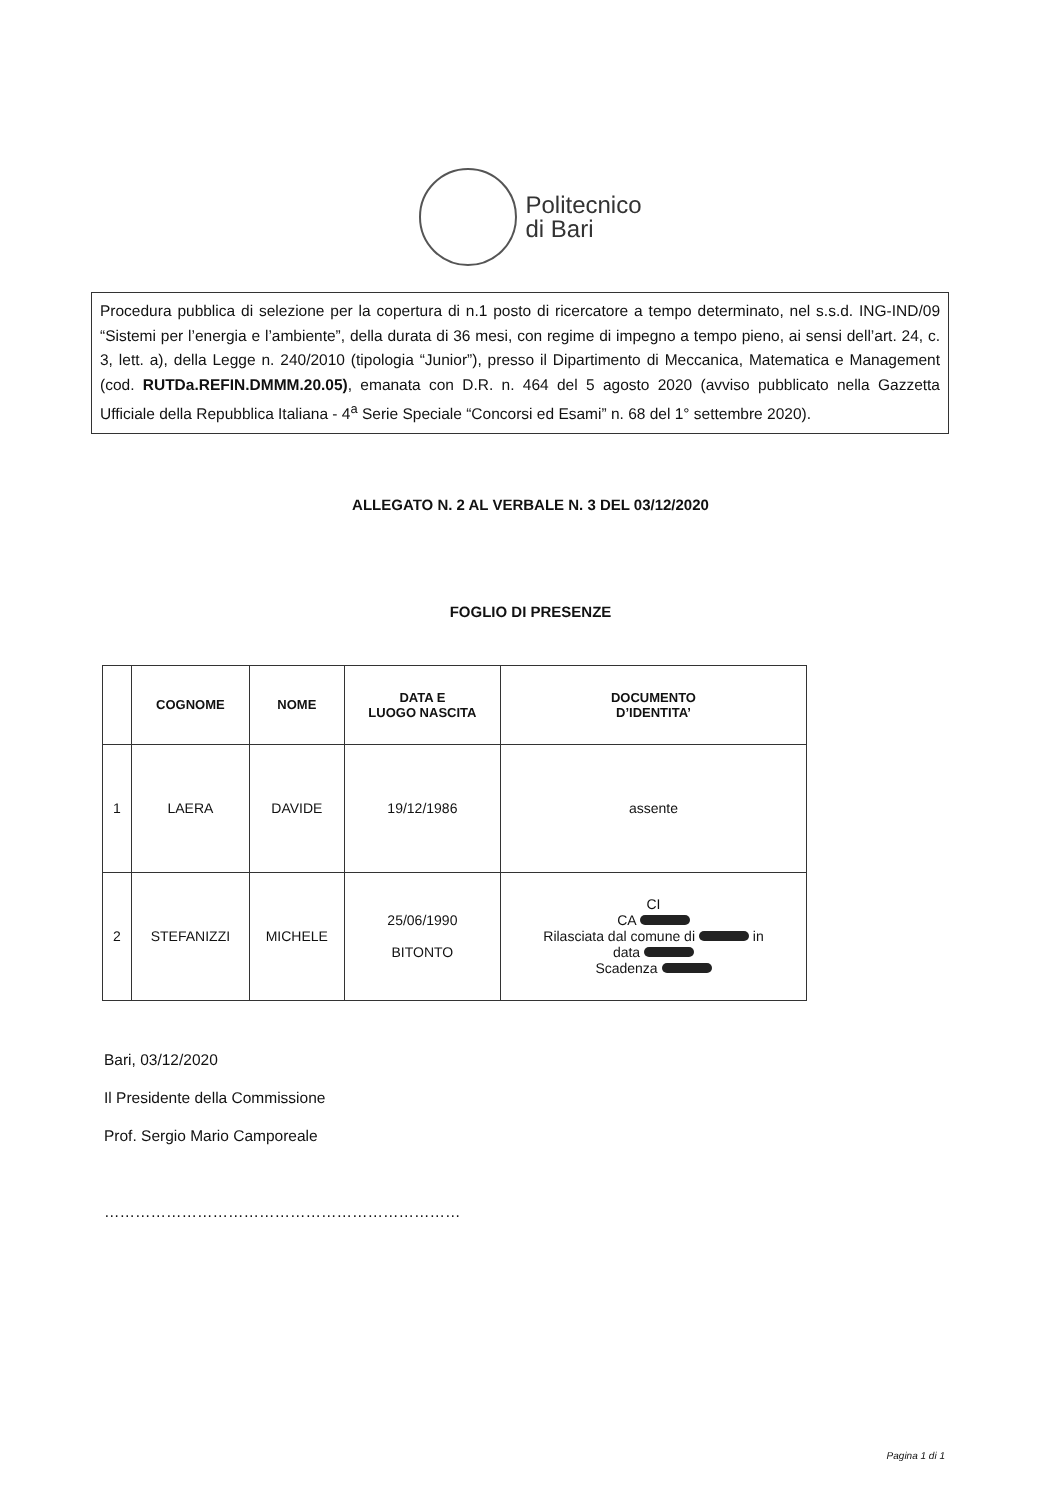Politecnico
di Bari
Procedura pubblica di selezione per la copertura di n.1 posto di ricercatore a tempo determinato, nel s.s.d. ING-IND/09 “Sistemi per l’energia e l’ambiente”, della durata di 36 mesi, con regime di impegno a tempo pieno, ai sensi dell’art. 24, c. 3, lett. a), della Legge n. 240/2010 (tipologia “Junior”), presso il Dipartimento di Meccanica, Matematica e Management (cod. RUTDa.REFIN.DMMM.20.05), emanata con D.R. n. 464 del 5 agosto 2020 (avviso pubblicato nella Gazzetta Ufficiale della Repubblica Italiana - 4<sup>a</sup> Serie Speciale “Concorsi ed Esami” n. 68 del 1° settembre 2020).
ALLEGATO N. 2 AL VERBALE N. 3 DEL 03/12/2020
FOGLIO DI PRESENZE
| | COGNOME | NOME | DATA E LUOGO NASCITA | DOCUMENTO D’IDENTITA’ |
| --- | --- | --- | --- | --- |
| 1 | LAERA | DAVIDE | 19/12/1986 | assente |
| 2 | STEFANIZZI | MICHELE | 25/06/1990 BITONTO | CI CA Rilasciata dal comune di in data Scadenza |
Bari, 03/12/2020
Il Presidente della Commissione
Prof. Sergio Mario Camporeale
……………………………………………………………
Pagina 1 di 1